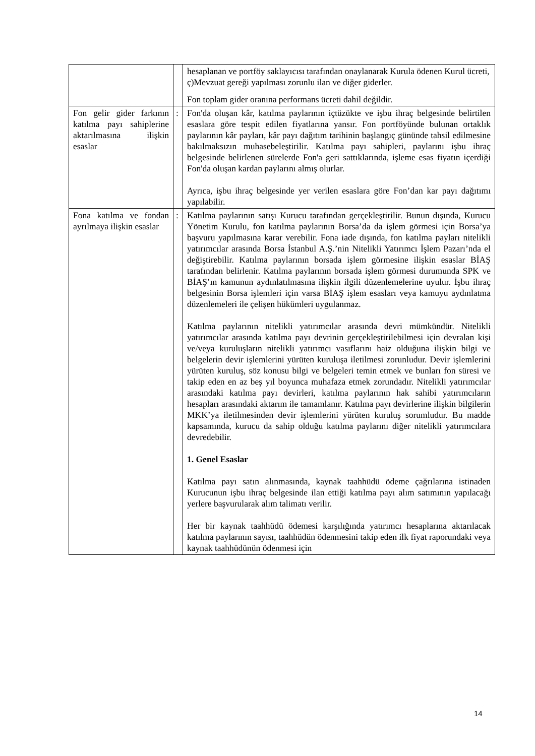| | | hesaplanan ve portföy saklayıcısı tarafından onaylanarak Kurula ödenen Kurul ücreti, ç)Mevzuat gereği yapılması zorunlu ilan ve diğer giderler. Fon toplam gider oranına performans ücreti dahil değildir. |
| Fon gelir gider farkının katılma payı sahiplerine aktarılmasına ilişkin esaslar | : | Fon'da oluşan kâr, katılma paylarının içtüzükte ve işbu ihraç belgesinde belirtilen esaslara göre tespit edilen fiyatlarına yansır. Fon portföyünde bulunan ortaklık paylarının kâr payları, kâr payı dağıtım tarihinin başlangıç gününde tahsil edilmesine bakılmaksızın muhasebeleştirilir. Katılma payı sahipleri, paylarını işbu ihraç belgesinde belirlenen sürelerde Fon'a geri sattıklarında, işleme esas fiyatın içerdiği Fon'da oluşan kardan paylarını almış olurlar. Ayrıca, işbu ihraç belgesinde yer verilen esaslara göre Fon’dan kar payı dağıtımı yapılabilir. |
| Fona katılma ve fondan ayrılmaya ilişkin esaslar | : | Katılma paylarının satışı Kurucu tarafından gerçekleştirilir. Bunun dışında, Kurucu Yönetim Kurulu, fon katılma paylarının Borsa’da da işlem görmesi için Borsa’ya başvuru yapılmasına karar verebilir. Fona iade dışında, fon katılma payları nitelikli yatırımcılar arasında Borsa İstanbul A.Ş.’nin Nitelikli Yatırımcı İşlem Pazarı’nda el değiştirebilir. Katılma paylarının borsada işlem görmesine ilişkin esaslar BİAŞ tarafından belirlenir. Katılma paylarının borsada işlem görmesi durumunda SPK ve BİAŞ’ın kamunun aydınlatılmasına ilişkin ilgili düzenlemelerine uyulur. İşbu ihraç belgesinin Borsa işlemleri için varsa BİAŞ işlem esasları veya kamuyu aydınlatma düzenlemeleri ile çelişen hükümleri uygulanmaz. Katılma paylarının nitelikli yatırımcılar arasında devri mümkündür. Nitelikli yatırımcılar arasında katılma payı devrinin gerçekleştirilebilmesi için devralan kişi ve/veya kuruluşların nitelikli yatırımcı vasıflarını haiz olduğuna ilişkin bilgi ve belgelerin devir işlemlerini yürüten kuruluşa iletilmesi zorunludur. Devir işlemlerini yürüten kuruluş, söz konusu bilgi ve belgeleri temin etmek ve bunları fon süresi ve takip eden en az beş yıl boyunca muhafaza etmek zorundadır. Nitelikli yatırımcılar arasındaki katılma payı devirleri, katılma paylarının hak sahibi yatırımcıların hesapları arasındaki aktarım ile tamamlanır. Katılma payı devirlerine ilişkin bilgilerin MKK’ya iletilmesinden devir işlemlerini yürüten kuruluş sorumludur. Bu madde kapsamında, kurucu da sahip olduğu katılma paylarını diğer nitelikli yatırımcılara devredebilir. 1. Genel Esaslar Katılma payı satın alınmasında, kaynak taahhüdü ödeme çağrılarına istinaden Kurucunun işbu ihraç belgesinde ilan ettiği katılma payı alım satımının yapılacağı yerlere başvurularak alım talimatı verilir. Her bir kaynak taahhüdü ödemesi karşılığında yatırımcı hesaplarına aktarılacak katılma paylarının sayısı, taahhüdün ödenmesini takip eden ilk fiyat raporundaki veya kaynak taahhüdünün ödenmesi için |
14